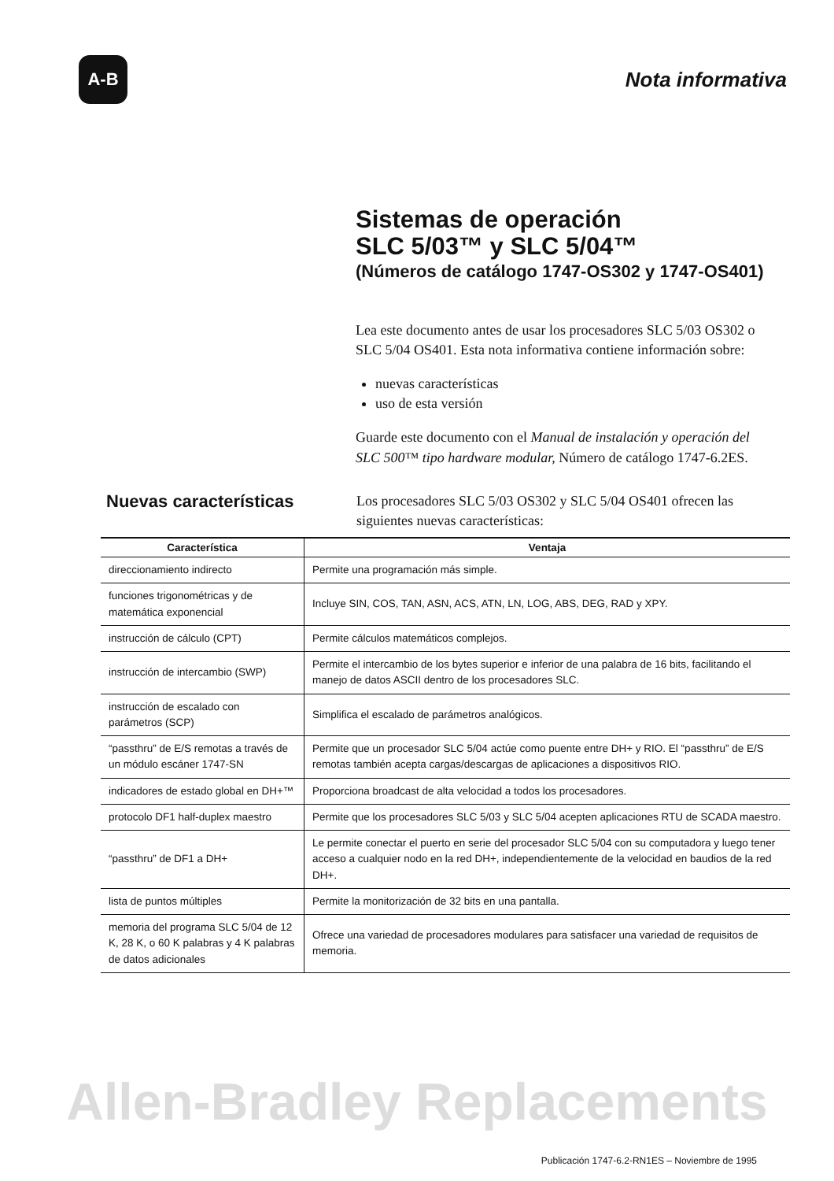A-B
Nota informativa
Sistemas de operación
SLC 5/03™ y SLC 5/04™
(Números de catálogo 1747-OS302 y 1747-OS401)
Lea este documento antes de usar los procesadores SLC 5/03 OS302 o SLC 5/04 OS401. Esta nota informativa contiene información sobre:
nuevas características
uso de esta versión
Guarde este documento con el Manual de instalación y operación del SLC 500™ tipo hardware modular, Número de catálogo 1747-6.2ES.
Nuevas características
Los procesadores SLC 5/03 OS302 y SLC 5/04 OS401 ofrecen las siguientes nuevas características:
| Característica | Ventaja |
| --- | --- |
| direccionamiento indirecto | Permite una programación más simple. |
| funciones trigonométricas y de matemática exponencial | Incluye SIN, COS, TAN, ASN, ACS, ATN, LN, LOG, ABS, DEG, RAD y XPY. |
| instrucción de cálculo (CPT) | Permite cálculos matemáticos complejos. |
| instrucción de intercambio (SWP) | Permite el intercambio de los bytes superior e inferior de una palabra de 16 bits, facilitando el manejo de datos ASCII dentro de los procesadores SLC. |
| instrucción de escalado con parámetros (SCP) | Simplifica el escalado de parámetros analógicos. |
| “passthru” de E/S remotas a través de un módulo escáner 1747-SN | Permite que un procesador SLC 5/04 actúe como puente entre DH+ y RIO. El “passthru” de E/S remotas también acepta cargas/descargas de aplicaciones a dispositivos RIO. |
| indicadores de estado global en DH+™ | Proporciona broadcast de alta velocidad a todos los procesadores. |
| protocolo DF1 half-duplex maestro | Permite que los procesadores SLC 5/03 y SLC 5/04 acepten aplicaciones RTU de SCADA maestro. |
| “passthru” de DF1 a DH+ | Le permite conectar el puerto en serie del procesador SLC 5/04 con su computadora y luego tener acceso a cualquier nodo en la red DH+, independientemente de la velocidad en baudios de la red DH+. |
| lista de puntos múltiples | Permite la monitorización de 32 bits en una pantalla. |
| memoria del programa SLC 5/04 de 12 K, 28 K, o 60 K palabras y 4 K palabras de datos adicionales | Ofrece una variedad de procesadores modulares para satisfacer una variedad de requisitos de memoria. |
Allen-Bradley Replacements
Publicación 1747-6.2-RN1ES – Noviembre de 1995